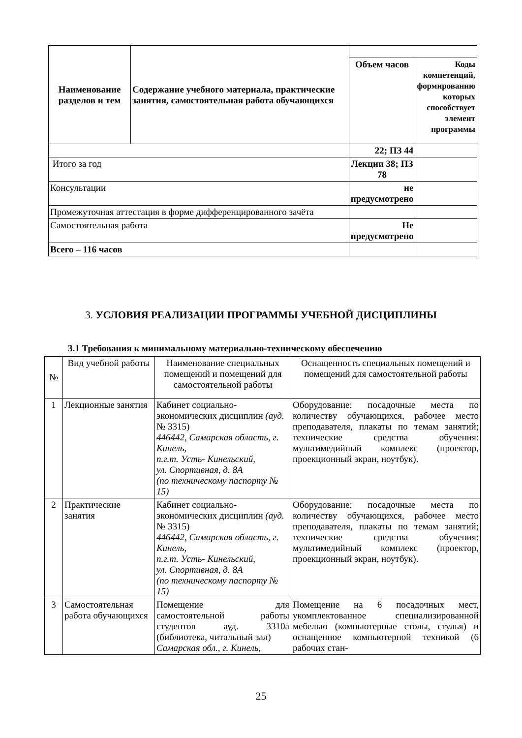| Наименование разделов и тем | Содержание учебного материала, практические занятия, самостоятельная работа обучающихся | | |
| | | Объем часов | Коды компетенций, формированию которых способствует элемент программы |
| | | 22; ПЗ 44 | |
| Итого за год | | Лекции 38; ПЗ 78 | |
| Консультации | | не предусмотрено | |
| Промежуточная аттестация в форме дифференцированного зачёта | | | |
| Самостоятельная работа | | Не предусмотрено | |
| Всего – 116 часов | | | |
3. УСЛОВИЯ РЕАЛИЗАЦИИ ПРОГРАММЫ УЧЕБНОЙ ДИСЦИПЛИНЫ
3.1 Требования к минимальному материально-техническому обеспечению
| № | Вид учебной работы | Наименование специальных помещений и помещений для самостоятельной работы | Оснащенность специальных помещений и помещений для самостоятельной работы |
| 1 | Лекционные занятия | Кабинет социально-экономических дисциплин (ауд. № 3315) 446442, Самарская область, г. Кинель, п.г.т. Усть- Кинельский, ул. Спортивная, д. 8А (по техническому паспорту № 15) | Оборудование: посадочные места по количеству обучающихся, рабочее место преподавателя, плакаты по темам занятий; технические средства обучения: мультимедийный комплекс (проектор, проекционный экран, ноутбук). |
| 2 | Практические занятия | Кабинет социально-экономических дисциплин (ауд. № 3315) 446442, Самарская область, г. Кинель, п.г.т. Усть- Кинельский, ул. Спортивная, д. 8А (по техническому паспорту № 15) | Оборудование: посадочные места по количеству обучающихся, рабочее место преподавателя, плакаты по темам занятий; технические средства обучения: мультимедийный комплекс (проектор, проекционный экран, ноутбук). |
| 3 | Самостоятельная работа обучающихся | Помещение для самостоятельной работы студентов ауд. 3310а (библиотека, читальный зал) Самарская обл., г. Кинель, | Помещение на 6 посадочных мест, укомплектованное специализированной мебелью (компьютерные столы, стулья) и оснащенное компьютерной техникой (6 рабочих стан- |
25